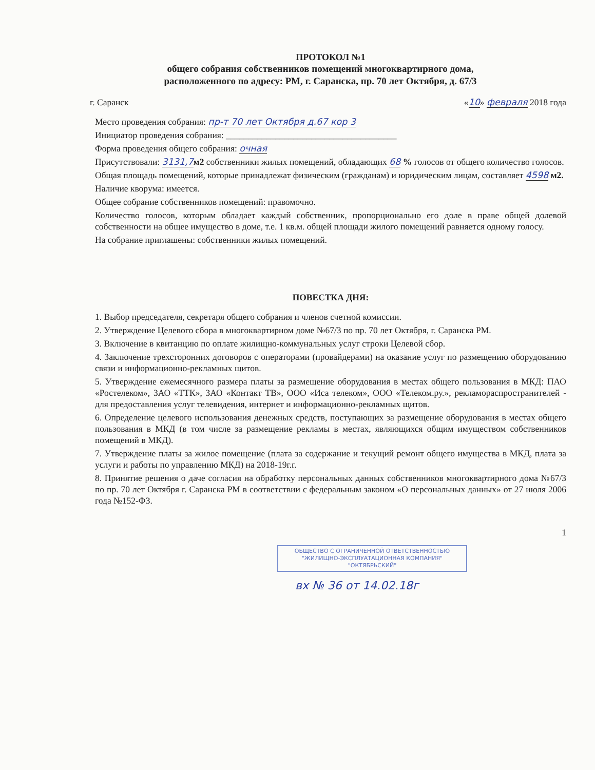ПРОТОКОЛ №1
общего собрания собственников помещений многоквартирного дома,
расположенного по адресу: РМ, г. Саранска, пр. 70 лет Октября, д. 67/3
г. Саранск «10» февраля 2018 года
Место проведения собрания: пр-т 70 лет Октября д.67 кор 3
Инициатор проведения собрания: ______________________________________
Форма проведения общего собрания: очная
Присутствовали: 3131,7 м2 собственники жилых помещений, обладающих 68 % голосов от общего количество голосов.
Общая площадь помещений, которые принадлежат физическим (гражданам) и юридическим лицам, составляет 4598 м2.
Наличие кворума: имеется.
Общее собрание собственников помещений: правомочно.
Количество голосов, которым обладает каждый собственник, пропорционально его доле в праве общей долевой собственности на общее имущество в доме, т.е. 1 кв.м. общей площади жилого помещений равняется одному голосу.
На собрание приглашены: собственники жилых помещений.
ПОВЕСТКА ДНЯ:
1. Выбор председателя, секретаря общего собрания и членов счетной комиссии.
2. Утверждение Целевого сбора в многоквартирном доме №67/3 по пр. 70 лет Октября, г. Саранска РМ.
3. Включение в квитанцию по оплате жилищно-коммунальных услуг строки Целевой сбор.
4. Заключение трехсторонних договоров с операторами (провайдерами) на оказание услуг по размещению оборудованию связи и информационно-рекламных щитов.
5. Утверждение ежемесячного размера платы за размещение оборудования в местах общего пользования в МКД: ПАО «Ростелеком», ЗАО «ТТК», ЗАО «Контакт ТВ», ООО «Иса телеком», ООО «Телеком.ру.», рекламораспространителей - для предоставления услуг телевидения, интернет и информационно-рекламных щитов.
6. Определение целевого использования денежных средств, поступающих за размещение оборудования в местах общего пользования в МКД (в том числе за размещение рекламы в местах, являющихся общим имуществом собственников помещений в МКД).
7. Утверждение платы за жилое помещение (плата за содержание и текущий ремонт общего имущества в МКД, плата за услуги и работы по управлению МКД) на 2018-19г.г.
8. Принятие решения о даче согласия на обработку персональных данных собственников многоквартирного дома №67/3 по пр. 70 лет Октября г. Саранска РМ в соответствии с федеральным законом «О персональных данных» от 27 июля 2006 года №152-ФЗ.
1
ОБЩЕСТВО С ОГРАНИЧЕННОЙ ОТВЕТСТВЕННОСТЬЮ
"ЖИЛИЩНО-ЭКСПЛУАТАЦИОННАЯ КОМПАНИЯ"
"ОКТЯБРЬСКИЙ"
вх № 36 от 14.02.18г